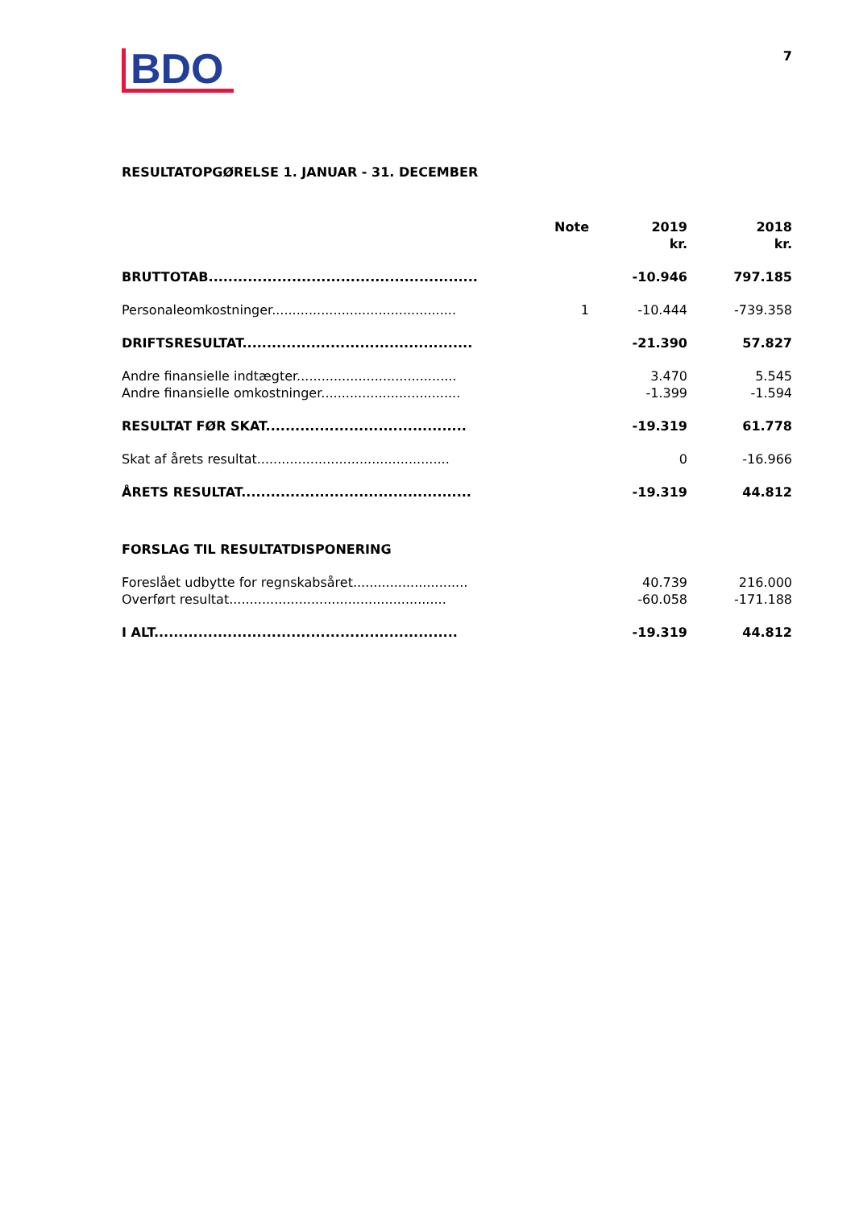BDO
7
RESULTATOPGØRELSE 1. JANUAR - 31. DECEMBER
| | Note | 2019 kr. | 2018 kr. |
| --- | --- | --- | --- |
| BRUTTOTAB....................................................... | | -10.946 | 797.185 |
| Personaleomkostninger............................................. | 1 | -10.444 | -739.358 |
| DRIFTSRESULTAT............................................... | | -21.390 | 57.827 |
| Andre finansielle indtægter....................................... | | 3.470 | 5.545 |
| Andre finansielle omkostninger.................................. | | -1.399 | -1.594 |
| RESULTAT FØR SKAT......................................... | | -19.319 | 61.778 |
| Skat af årets resultat............................................... | | 0 | -16.966 |
| ÅRETS RESULTAT............................................... | | -19.319 | 44.812 |
| FORSLAG TIL RESULTATDISPONERING | | | |
| Foreslået udbytte for regnskabsåret............................ | | 40.739 | 216.000 |
| Overført resultat..................................................... | | -60.058 | -171.188 |
| I ALT.............................................................. | | -19.319 | 44.812 |